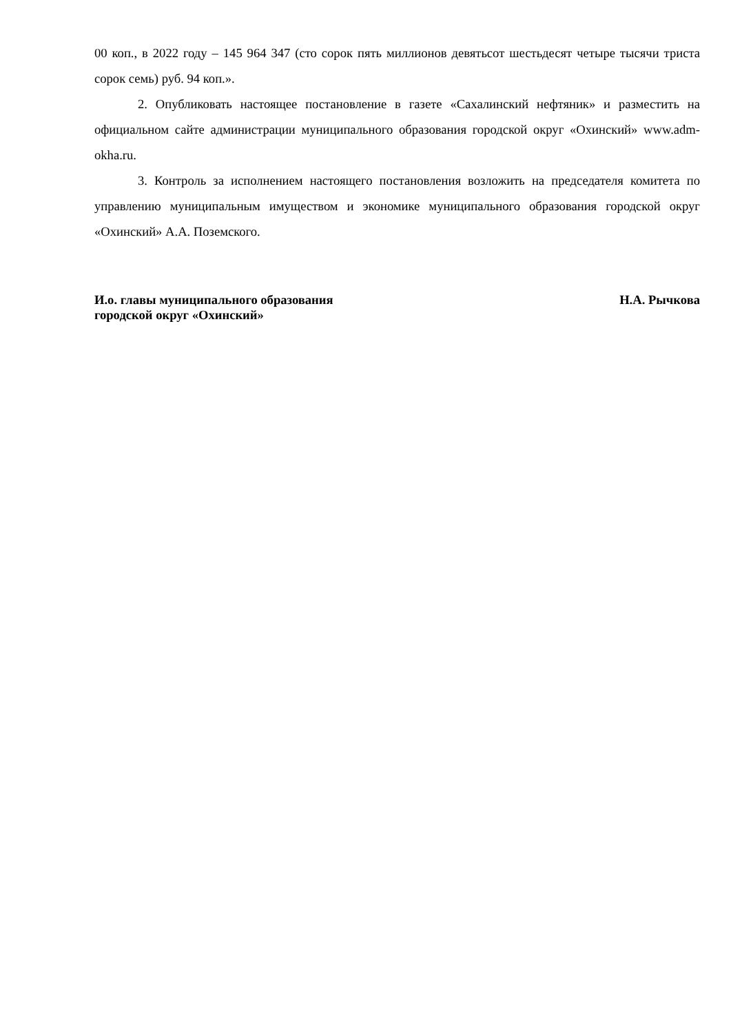00 коп., в 2022 году – 145 964 347 (сто сорок пять миллионов девятьсот шестьдесят четыре тысячи триста сорок семь) руб. 94 коп.».
2. Опубликовать настоящее постановление в газете «Сахалинский нефтяник» и разместить на официальном сайте администрации муниципального образования городской округ «Охинский» www.adm-okha.ru.
3. Контроль за исполнением настоящего постановления возложить на председателя комитета по управлению муниципальным имуществом и экономике муниципального образования городской округ «Охинский» А.А. Поземского.
И.о. главы муниципального образования
городской округ «Охинский»
Н.А. Рычкова